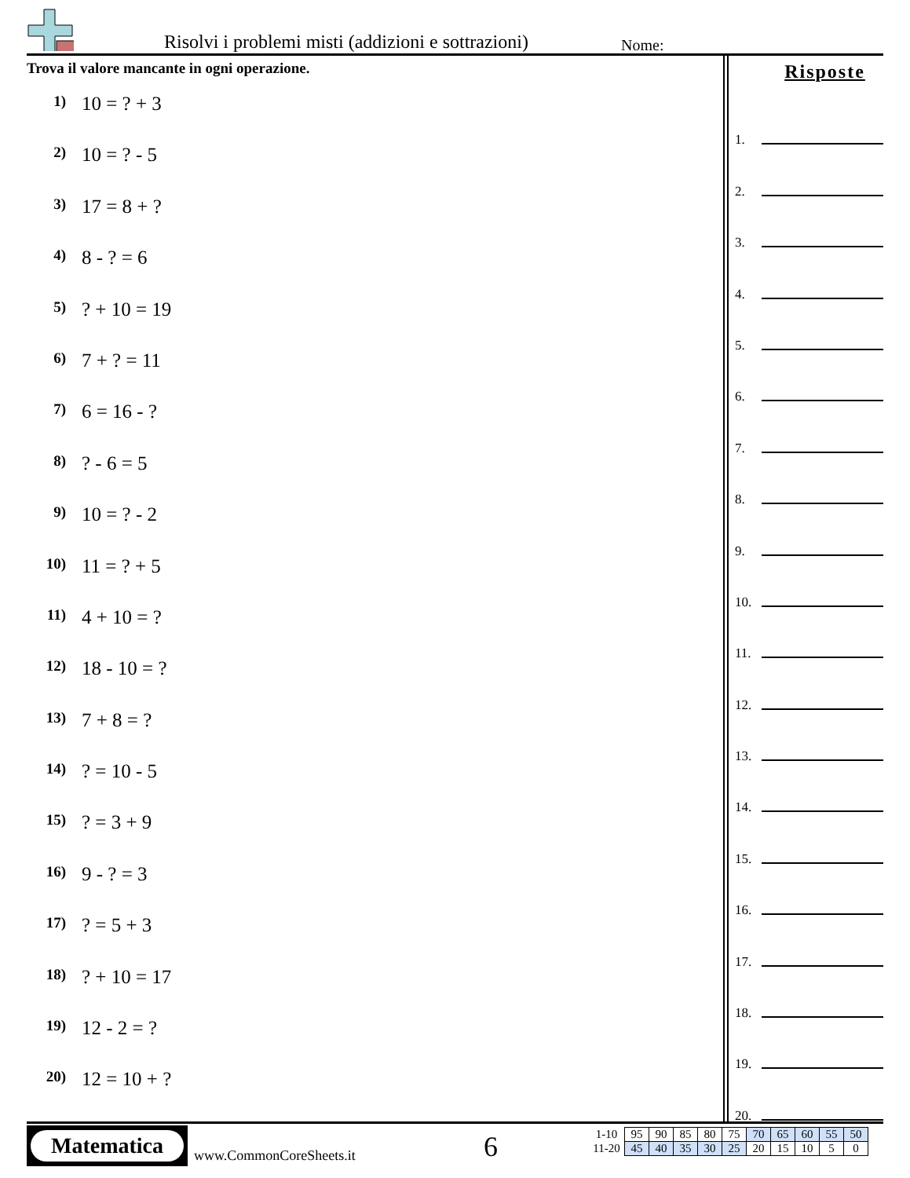Risolvi i problemi misti (addizioni e sottrazioni)
Nome:
Trova il valore mancante in ogni operazione.
1) 10 = ? + 3
2) 10 = ? - 5
3) 17 = 8 + ?
4) 8 - ? = 6
5)? + 10 = 19
6) 7 + ? = 11
7) 6 = 16 - ?
8)? - 6 = 5
9) 10 = ? - 2
10) 11 = ? + 5
11) 4 + 10 = ?
12) 18 - 10 = ?
13) 7 + 8 = ?
14)? = 10 - 5
15)? = 3 + 9
16) 9 - ? = 3
17)? = 5 + 3
18)? + 10 = 17
19) 12 - 2 = ?
20) 12 = 10 + ?
Risposte
1.
2.
3.
4.
5.
6.
7.
8.
9.
10.
11.
12.
13.
14.
15.
16.
17.
18.
19.
20.
Matematica
www.CommonCoreSheets.it 6
| 1-10 | 95 | 90 | 85 | 80 | 75 | 70 | 65 | 60 | 55 | 50 |
| 11-20 | 45 | 40 | 35 | 30 | 25 | 20 | 15 | 10 | 5 | 0 |